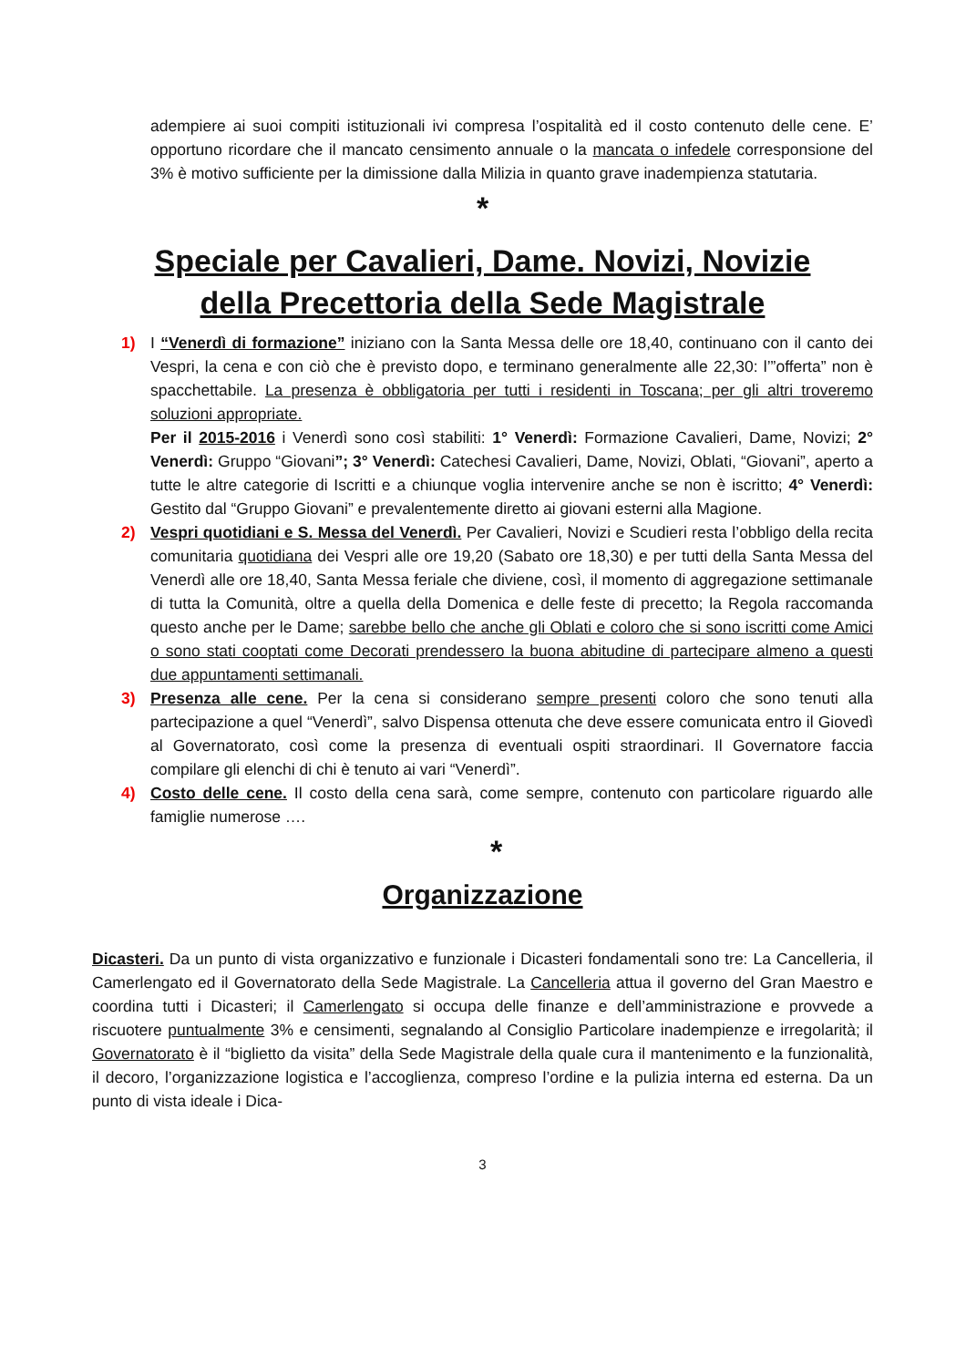adempiere ai suoi compiti istituzionali ivi compresa l’ospitalità ed il costo contenuto delle cene. E’ opportuno ricordare che il mancato censimento annuale o la mancata o infedele corresponsione del 3% è motivo sufficiente per la dimissione dalla Milizia in quanto grave inadempienza statutaria.
*
Speciale per Cavalieri, Dame. Novizi, Novizie
della Precettoria della Sede Magistrale
1) I “Venerdì di formazione” iniziano con la Santa Messa delle ore 18,40, continuano con il canto dei Vespri, la cena e con ciò che è previsto dopo, e terminano generalmente alle 22,30: l’”offerta” non è spacchettabile. La presenza è obbligatoria per tutti i residenti in Toscana; per gli altri troveremo soluzioni appropriate.
Per il 2015-2016 i Venerdì sono così stabiliti: 1° Venerdì: Formazione Cavalieri, Dame, Novizi; 2° Venerdì: Gruppo “Giovani”; 3° Venerdì: Catechesi Cavalieri, Dame, Novizi, Oblati, “Giovani”, aperto a tutte le altre categorie di Iscritti e a chiunque voglia intervenire anche se non è iscritto; 4° Venerdì: Gestito dal “Gruppo Giovani” e prevalentemente diretto ai giovani esterni alla Magione.
2) Vespri quotidiani e S. Messa del Venerdì. Per Cavalieri, Novizi e Scudieri resta l’obbligo della recita comunitaria quotidiana dei Vespri alle ore 19,20 (Sabato ore 18,30) e per tutti della Santa Messa del Venerdì alle ore 18,40, Santa Messa feriale che diviene, così, il momento di aggregazione settimanale di tutta la Comunità, oltre a quella della Domenica e delle feste di precetto; la Regola raccomanda questo anche per le Dame; sarebbe bello che anche gli Oblati e coloro che si sono iscritti come Amici o sono stati cooptati come Decorati prendessero la buona abitudine di partecipare almeno a questi due appuntamenti settimanali.
3) Presenza alle cene. Per la cena si considerano sempre presenti coloro che sono tenuti alla partecipazione a quel “Venerdì”, salvo Dispensa ottenuta che deve essere comunicata entro il Giovedì al Governatorato, così come la presenza di eventuali ospiti straordinari. Il Governatore faccia compilare gli elenchi di chi è tenuto ai vari “Venerdì”.
4) Costo delle cene. Il costo della cena sarà, come sempre, contenuto con particolare riguardo alle famiglie numerose ….
*
Organizzazione
Dicasteri. Da un punto di vista organizzativo e funzionale i Dicasteri fondamentali sono tre: La Cancelleria, il Camerlengato ed il Governatorato della Sede Magistrale. La Cancelleria attua il governo del Gran Maestro e coordina tutti i Dicasteri; il Camerlengato si occupa delle finanze e dell’amministrazione e provvede a riscuotere puntualmente 3% e censimenti, segnalando al Consiglio Particolare inadempienze e irregolarità; il Governatorato è il “biglietto da visita” della Sede Magistrale della quale cura il mantenimento e la funzionalità, il decoro, l’organizzazione logistica e l’accoglienza, compreso l’ordine e la pulizia interna ed esterna. Da un punto di vista ideale i Dica-
3